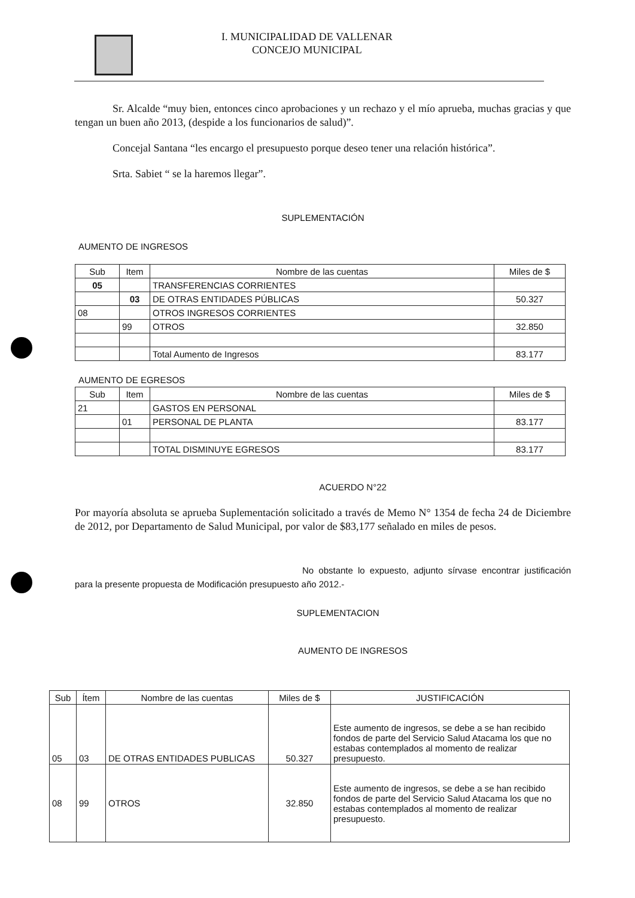I. MUNICIPALIDAD DE VALLENAR
CONCEJO MUNICIPAL
Sr. Alcalde “muy bien, entonces cinco aprobaciones y un rechazo y el mío aprueba, muchas gracias y que tengan un buen año 2013, (despide a los funcionarios de salud)”.
Concejal Santana “les encargo el presupuesto porque deseo tener una relación histórica”.
Srta. Sabiet “ se la haremos llegar”.
SUPLEMENTACIÓN
AUMENTO DE INGRESOS
| Sub | Item | Nombre de las cuentas | Miles de $ |
| --- | --- | --- | --- |
| 05 | | TRANSFERENCIAS CORRIENTES | |
| | 03 | DE OTRAS ENTIDADES PÚBLICAS | 50.327 |
| 08 | | OTROS INGRESOS CORRIENTES | |
| | 99 | OTROS | 32.850 |
| | | Total Aumento de Ingresos | 83.177 |
AUMENTO DE EGRESOS
| Sub | Item | Nombre de las cuentas | Miles de $ |
| --- | --- | --- | --- |
| 21 | | GASTOS EN PERSONAL | |
| | 01 | PERSONAL DE PLANTA | 83.177 |
| | | TOTAL DISMINUYE EGRESOS | 83.177 |
ACUERDO N°22
Por mayoría absoluta se aprueba Suplementación solicitado a través de Memo N° 1354 de fecha 24 de Diciembre de 2012, por Departamento de Salud Municipal, por valor de $83,177 señalado en miles de pesos.
No obstante lo expuesto, adjunto sírvase encontrar justificación para la presente propuesta de Modificación presupuesto año 2012.-
SUPLEMENTACION
AUMENTO DE INGRESOS
| Sub | Ítem | Nombre de las cuentas | Miles de $ | JUSTIFICACIÓN |
| --- | --- | --- | --- | --- |
| 05 | 03 | DE OTRAS ENTIDADES PUBLICAS | 50.327 | Este aumento de ingresos, se debe a se han recibido fondos de parte del Servicio Salud Atacama los que no estabas contemplados al momento de realizar presupuesto. |
| 08 | 99 | OTROS | 32.850 | Este aumento de ingresos, se debe a se han recibido fondos de parte del Servicio Salud Atacama los que no estabas contemplados al momento de realizar presupuesto. |